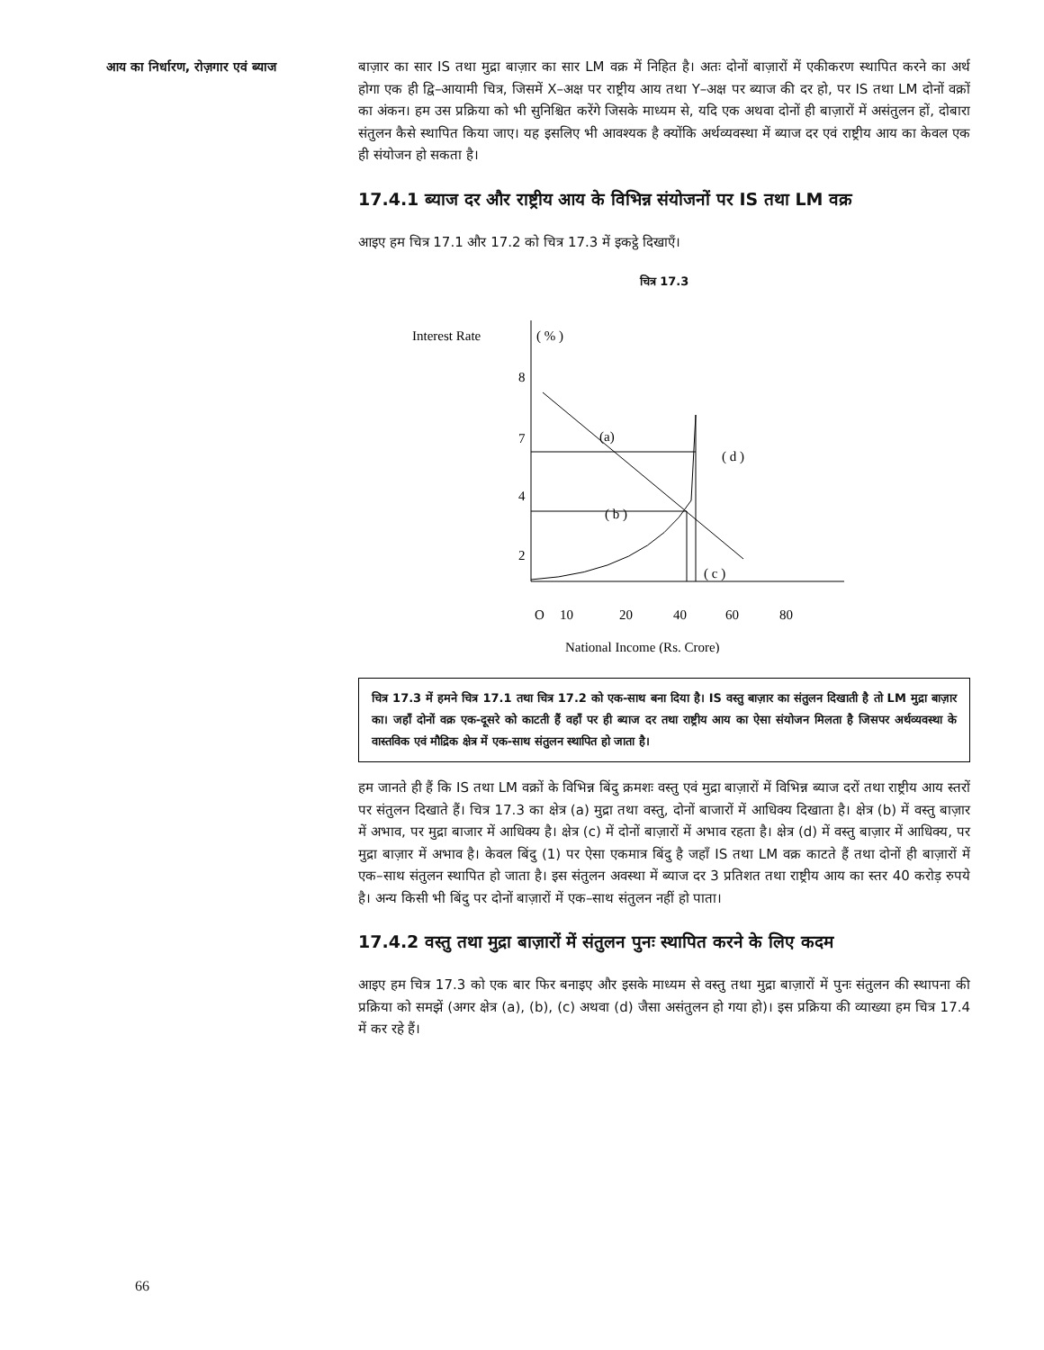आय का निर्धारण, रोज़गार एवं ब्याज
बाज़ार का सार IS तथा मुद्रा बाज़ार का सार LM वक्र में निहित है। अतः दोनों बाज़ारों में एकीकरण स्थापित करने का अर्थ होगा एक ही द्वि–आयामी चित्र, जिसमें X–अक्ष पर राष्ट्रीय आय तथा Y–अक्ष पर ब्याज की दर हो, पर IS तथा LM दोनों वक्रों का अंकन। हम उस प्रक्रिया को भी सुनिश्चित करेंगे जिसके माध्यम से, यदि एक अथवा दोनों ही बाज़ारों में असंतुलन हों, दोबारा संतुलन कैसे स्थापित किया जाए। यह इसलिए भी आवश्यक है क्योंकि अर्थव्यवस्था में ब्याज दर एवं राष्ट्रीय आय का केवल एक ही संयोजन हो सकता है।
17.4.1 ब्याज दर और राष्ट्रीय आय के विभिन्न संयोजनों पर IS तथा LM वक्र
आइए हम चित्र 17.1 और 17.2 को चित्र 17.3 में इकट्ठे दिखाएँ।
चित्र 17.3
Interest Rate
( % )
8
7
4
2
(a)
( d )
( b )
( c )
O
10
20
40
60
80
National Income (Rs. Crore)
चित्र 17.3 में हमने चित्र 17.1 तथा चित्र 17.2 को एक-साथ बना दिया है। IS वस्तु बाज़ार का संतुलन दिखाती है तो LM मुद्रा बाज़ार का। जहाँ दोनों वक्र एक-दूसरे को काटती हैं वहाँ पर ही ब्याज दर तथा राष्ट्रीय आय का ऐसा संयोजन मिलता है जिसपर अर्थव्यवस्था के वास्तविक एवं मौद्रिक क्षेत्र में एक-साथ संतुलन स्थापित हो जाता है।
हम जानते ही हैं कि IS तथा LM वक्रों के विभिन्न बिंदु क्रमशः वस्तु एवं मुद्रा बाज़ारों में विभिन्न ब्याज दरों तथा राष्ट्रीय आय स्तरों पर संतुलन दिखाते हैं। चित्र 17.3 का क्षेत्र (a) मुद्रा तथा वस्तु, दोनों बाजारों में आधिक्य दिखाता है। क्षेत्र (b) में वस्तु बाज़ार में अभाव, पर मुद्रा बाजार में आधिक्य है। क्षेत्र (c) में दोनों बाज़ारों में अभाव रहता है। क्षेत्र (d) में वस्तु बाज़ार में आधिक्य, पर मुद्रा बाज़ार में अभाव है। केवल बिंदु (1) पर ऐसा एकमात्र बिंदु है जहाँ IS तथा LM वक्र काटते हैं तथा दोनों ही बाज़ारों में एक–साथ संतुलन स्थापित हो जाता है। इस संतुलन अवस्था में ब्याज दर 3 प्रतिशत तथा राष्ट्रीय आय का स्तर 40 करोड़ रुपये है। अन्य किसी भी बिंदु पर दोनों बाज़ारों में एक–साथ संतुलन नहीं हो पाता।
17.4.2 वस्तु तथा मुद्रा बाज़ारों में संतुलन पुनः स्थापित करने के लिए कदम
आइए हम चित्र 17.3 को एक बार फिर बनाइए और इसके माध्यम से वस्तु तथा मुद्रा बाज़ारों में पुनः संतुलन की स्थापना की प्रक्रिया को समझें (अगर क्षेत्र (a), (b), (c) अथवा (d) जैसा असंतुलन हो गया हो)। इस प्रक्रिया की व्याख्या हम चित्र 17.4 में कर रहे हैं।
66